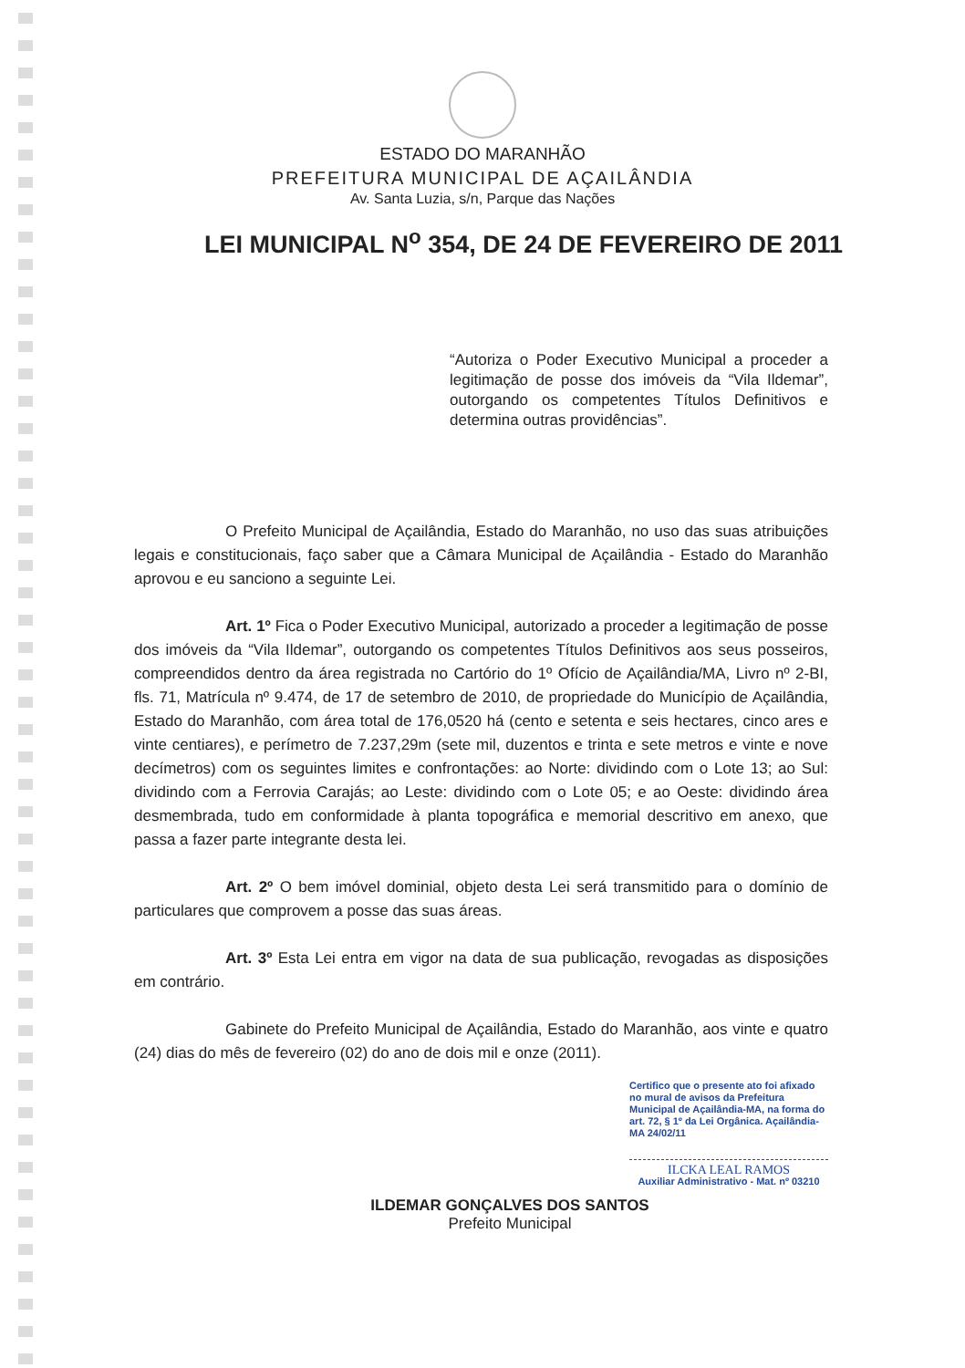ESTADO DO MARANHÃO
PREFEITURA MUNICIPAL DE AÇAILÂNDIA
Av. Santa Luzia, s/n, Parque das Nações
LEI MUNICIPAL N<sup>o</sup> 354, DE 24 DE FEVEREIRO DE 2011
“Autoriza o Poder Executivo Municipal a proceder a legitimação de posse dos imóveis da “Vila Ildemar”, outorgando os competentes Títulos Definitivos e determina outras providências”.
O Prefeito Municipal de Açailândia, Estado do Maranhão, no uso das suas atribuições legais e constitucionais, faço saber que a Câmara Municipal de Açailândia - Estado do Maranhão aprovou e eu sanciono a seguinte Lei.
Art. 1º Fica o Poder Executivo Municipal, autorizado a proceder a legitimação de posse dos imóveis da “Vila Ildemar”, outorgando os competentes Títulos Definitivos aos seus posseiros, compreendidos dentro da área registrada no Cartório do 1º Ofício de Açailândia/MA, Livro nº 2-BI, fls. 71, Matrícula nº 9.474, de 17 de setembro de 2010, de propriedade do Município de Açailândia, Estado do Maranhão, com área total de 176,0520 há (cento e setenta e seis hectares, cinco ares e vinte centiares), e perímetro de 7.237,29m (sete mil, duzentos e trinta e sete metros e vinte e nove decímetros) com os seguintes limites e confrontações: ao Norte: dividindo com o Lote 13; ao Sul: dividindo com a Ferrovia Carajás; ao Leste: dividindo com o Lote 05; e ao Oeste: dividindo área desmembrada, tudo em conformidade à planta topográfica e memorial descritivo em anexo, que passa a fazer parte integrante desta lei.
Art. 2º O bem imóvel dominial, objeto desta Lei será transmitido para o domínio de particulares que comprovem a posse das suas áreas.
Art. 3º Esta Lei entra em vigor na data de sua publicação, revogadas as disposições em contrário.
Gabinete do Prefeito Municipal de Açailândia, Estado do Maranhão, aos vinte e quatro (24) dias do mês de fevereiro (02) do ano de dois mil e onze (2011).
Certifico que o presente ato foi afixado no mural de avisos da Prefeitura Municipal de Açailândia-MA, na forma do art. 72, § 1º da Lei Orgânica. Açailândia-MA 24/02/11
ILCKA LEAL RAMOS
Auxiliar Administrativo - Mat. nº 03210
ILDEMAR GONÇALVES DOS SANTOS
Prefeito Municipal